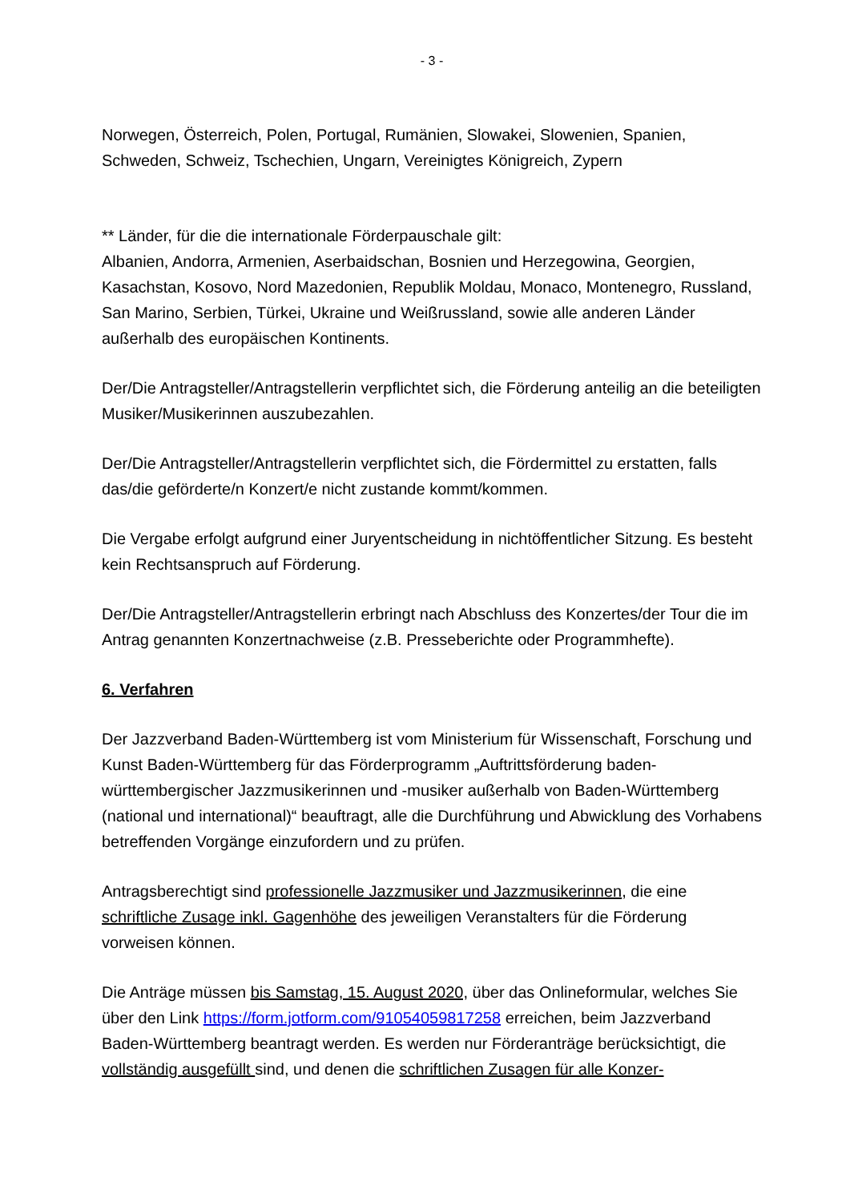- 3 -
Norwegen, Österreich, Polen, Portugal, Rumänien, Slowakei, Slowenien, Spanien, Schweden, Schweiz, Tschechien, Ungarn, Vereinigtes Königreich, Zypern
** Länder, für die die internationale Förderpauschale gilt:
Albanien, Andorra, Armenien, Aserbaidschan, Bosnien und Herzegowina, Georgien, Kasachstan, Kosovo, Nord Mazedonien, Republik Moldau, Monaco, Montenegro, Russland, San Marino, Serbien, Türkei, Ukraine und Weißrussland, sowie alle anderen Länder außerhalb des europäischen Kontinents.
Der/Die Antragsteller/Antragstellerin verpflichtet sich, die Förderung anteilig an die beteiligten Musiker/Musikerinnen auszubezahlen.
Der/Die Antragsteller/Antragstellerin verpflichtet sich, die Fördermittel zu erstatten, falls das/die geförderte/n Konzert/e nicht zustande kommt/kommen.
Die Vergabe erfolgt aufgrund einer Juryentscheidung in nichtöffentlicher Sitzung. Es besteht kein Rechtsanspruch auf Förderung.
Der/Die Antragsteller/Antragstellerin erbringt nach Abschluss des Konzertes/der Tour die im Antrag genannten Konzertnachweise (z.B. Presseberichte oder Programmhefte).
6. Verfahren
Der Jazzverband Baden-Württemberg ist vom Ministerium für Wissenschaft, Forschung und Kunst Baden-Württemberg für das Förderprogramm „Auftrittsförderung baden-württembergischer Jazzmusikerinnen und -musiker außerhalb von Baden-Württemberg (national und international)“ beauftragt, alle die Durchführung und Abwicklung des Vorhabens betreffenden Vorgänge einzufordern und zu prüfen.
Antragsberechtigt sind professionelle Jazzmusiker und Jazzmusikerinnen, die eine schriftliche Zusage inkl. Gagenhöhe des jeweiligen Veranstalters für die Förderung vorweisen können.
Die Anträge müssen bis Samstag, 15. August 2020, über das Onlineformular, welches Sie über den Link https://form.jotform.com/91054059817258 erreichen, beim Jazzverband Baden-Württemberg beantragt werden. Es werden nur Förderanträge berücksichtigt, die vollständig ausgefüllt sind, und denen die schriftlichen Zusagen für alle Konzer-